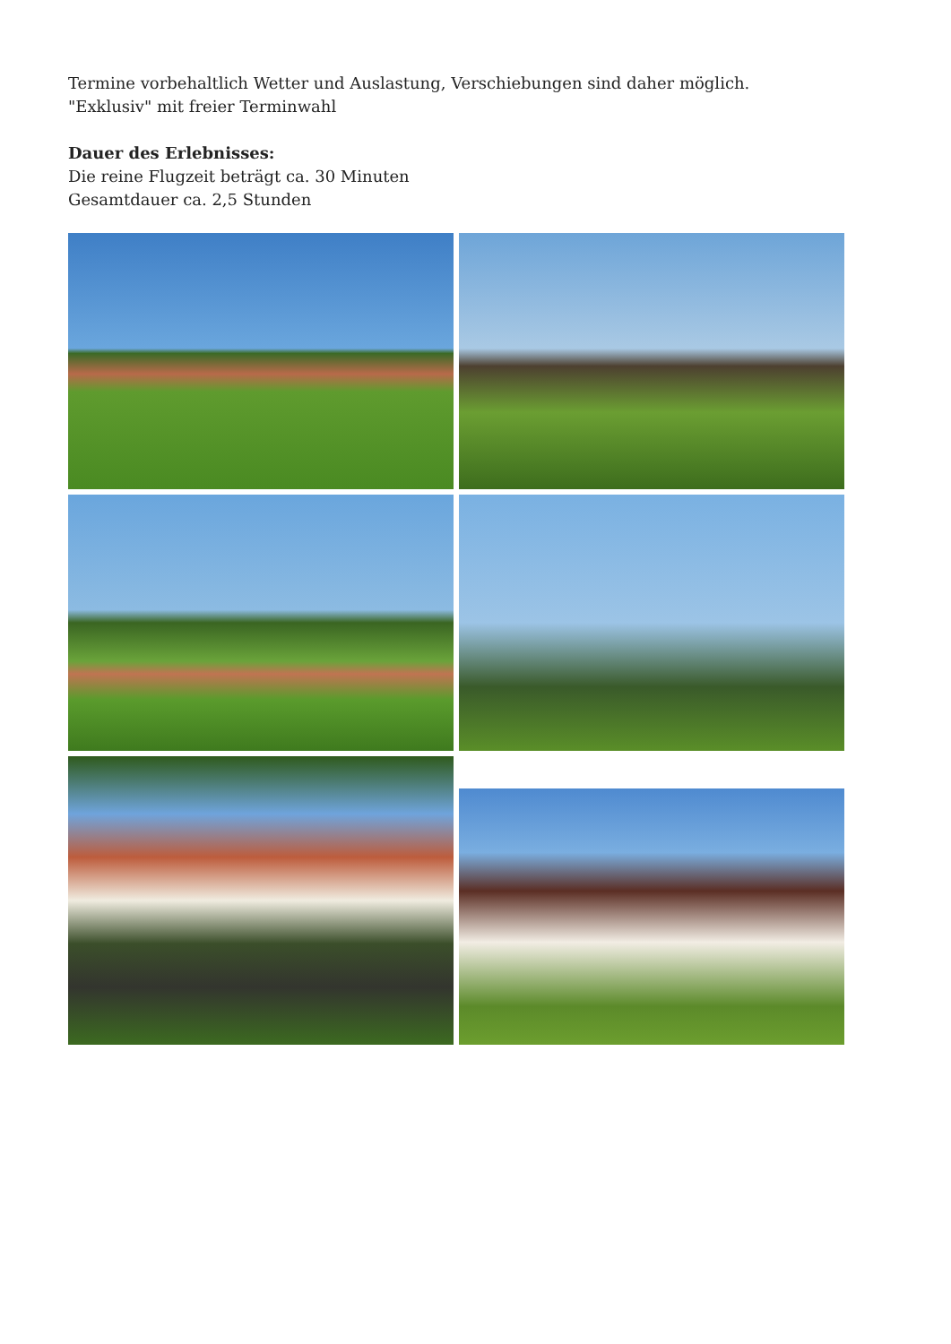Termine vorbehaltlich Wetter und Auslastung, Verschiebungen sind daher möglich.
"Exklusiv" mit freier Terminwahl
Dauer des Erlebnisses:
Die reine Flugzeit beträgt ca. 30 Minuten
Gesamtdauer ca. 2,5 Stunden